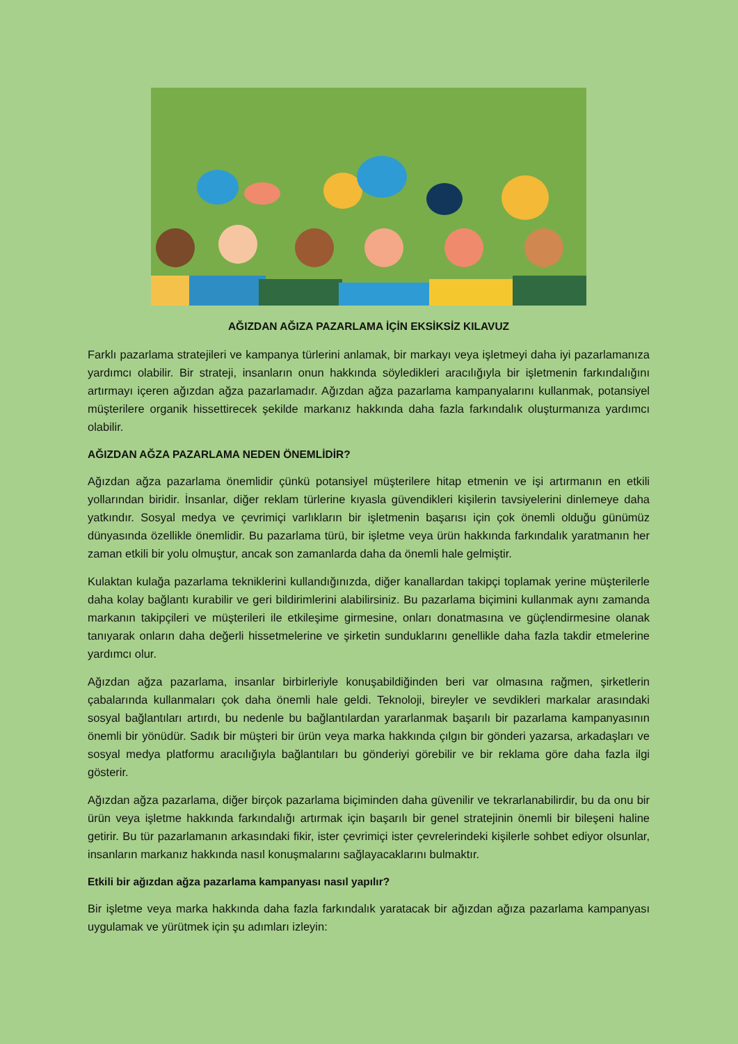AĞIZDAN AĞIZA PAZARLAMA İÇİN EKSİKSİZ KILAVUZ
Farklı pazarlama stratejileri ve kampanya türlerini anlamak, bir markayı veya işletmeyi daha iyi pazarlamanıza yardımcı olabilir. Bir strateji, insanların onun hakkında söyledikleri aracılığıyla bir işletmenin farkındalığını artırmayı içeren ağızdan ağza pazarlamadır. Ağızdan ağza pazarlama kampanyalarını kullanmak, potansiyel müşterilere organik hissettirecek şekilde markanız hakkında daha fazla farkındalık oluşturmanıza yardımcı olabilir.
AĞIZDAN AĞZA PAZARLAMA NEDEN ÖNEMLİDİR?
Ağızdan ağza pazarlama önemlidir çünkü potansiyel müşterilere hitap etmenin ve işi artırmanın en etkili yollarından biridir. İnsanlar, diğer reklam türlerine kıyasla güvendikleri kişilerin tavsiyelerini dinlemeye daha yatkındır. Sosyal medya ve çevrimiçi varlıkların bir işletmenin başarısı için çok önemli olduğu günümüz dünyasında özellikle önemlidir. Bu pazarlama türü, bir işletme veya ürün hakkında farkındalık yaratmanın her zaman etkili bir yolu olmuştur, ancak son zamanlarda daha da önemli hale gelmiştir.
Kulaktan kulağa pazarlama tekniklerini kullandığınızda, diğer kanallardan takipçi toplamak yerine müşterilerle daha kolay bağlantı kurabilir ve geri bildirimlerini alabilirsiniz. Bu pazarlama biçimini kullanmak aynı zamanda markanın takipçileri ve müşterileri ile etkileşime girmesine, onları donatmasına ve güçlendirmesine olanak tanıyarak onların daha değerli hissetmelerine ve şirketin sunduklarını genellikle daha fazla takdir etmelerine yardımcı olur.
Ağızdan ağza pazarlama, insanlar birbirleriyle konuşabildiğinden beri var olmasına rağmen, şirketlerin çabalarında kullanmaları çok daha önemli hale geldi. Teknoloji, bireyler ve sevdikleri markalar arasındaki sosyal bağlantıları artırdı, bu nedenle bu bağlantılardan yararlanmak başarılı bir pazarlama kampanyasının önemli bir yönüdür. Sadık bir müşteri bir ürün veya marka hakkında çılgın bir gönderi yazarsa, arkadaşları ve sosyal medya platformu aracılığıyla bağlantıları bu gönderiyi görebilir ve bir reklama göre daha fazla ilgi gösterir.
Ağızdan ağza pazarlama, diğer birçok pazarlama biçiminden daha güvenilir ve tekrarlanabilirdir, bu da onu bir ürün veya işletme hakkında farkındalığı artırmak için başarılı bir genel stratejinin önemli bir bileşeni haline getirir. Bu tür pazarlamanın arkasındaki fikir, ister çevrimiçi ister çevrelerindeki kişilerle sohbet ediyor olsunlar, insanların markanız hakkında nasıl konuşmalarını sağlayacaklarını bulmaktır.
Etkili bir ağızdan ağza pazarlama kampanyası nasıl yapılır?
Bir işletme veya marka hakkında daha fazla farkındalık yaratacak bir ağızdan ağıza pazarlama kampanyası uygulamak ve yürütmek için şu adımları izleyin: